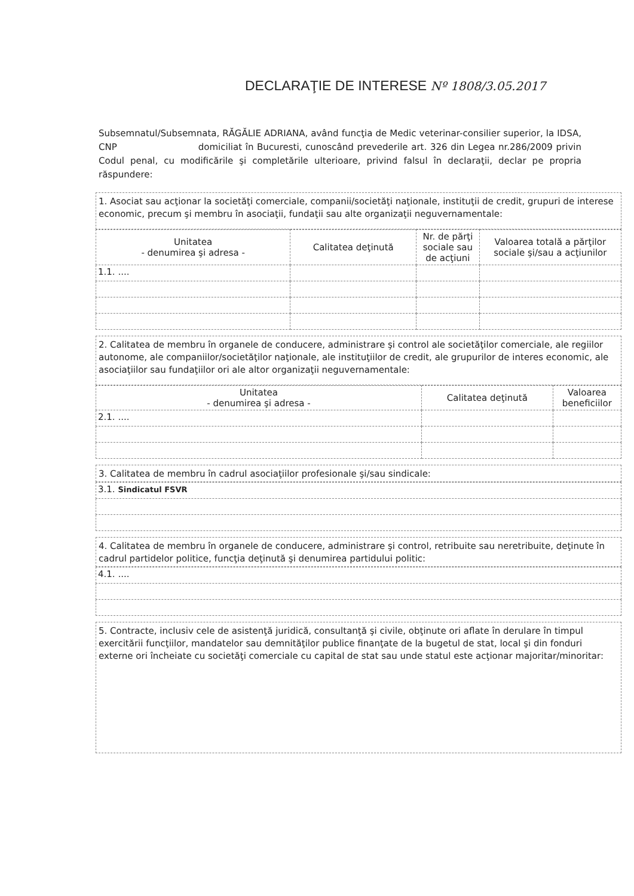DECLARAŢIE DE INTERESE Nº 1808/3.05.2017
Subsemnatul/Subsemnata, RĂGĂLIE ADRIANA, având funcţia de Medic veterinar-consilier superior, la IDSA, CNP domiciliat în Bucuresti, cunoscând prevederile art. 326 din Legea nr.286/2009 privin Codul penal, cu modificările şi completările ulterioare, privind falsul în declaraţii, declar pe propria răspundere:
1. Asociat sau acţionar la societăţi comerciale, companii/societăţi naţionale, instituţii de credit, grupuri de interese economic, precum şi membru în asociaţii, fundaţii sau alte organizaţii neguvernamentale:
| Unitatea - denumirea şi adresa - | Calitatea deţinută | Nr. de părţi sociale sau de acţiuni | Valoarea totală a părţilor sociale şi/sau a acţiunilor |
| --- | --- | --- | --- |
| 1.1. .... | | | |
2. Calitatea de membru în organele de conducere, administrare şi control ale societăţilor comerciale, ale regiilor autonome, ale companiilor/societăţilor naţionale, ale instituţiilor de credit, ale grupurilor de interes economic, ale asociaţiilor sau fundaţiilor ori ale altor organizaţii neguvernamentale:
| Unitatea - denumirea şi adresa - | Calitatea deţinută | Valoarea beneficiilor |
| --- | --- | --- |
| 2.1. .... | | |
3. Calitatea de membru în cadrul asociaţiilor profesionale şi/sau sindicale:
| 3.1. Sindicatul FSVR |
4. Calitatea de membru în organele de conducere, administrare şi control, retribuite sau neretribuite, deţinute în cadrul partidelor politice, funcţia deţinută şi denumirea partidului politic:
| 4.1. .... |
5. Contracte, inclusiv cele de asistenţă juridică, consultanţă şi civile, obţinute ori aflate în derulare în timpul exercitării funcţiilor, mandatelor sau demnităţilor publice finanţate de la bugetul de stat, local şi din fonduri externe ori încheiate cu societăţi comerciale cu capital de stat sau unde statul este acţionar majoritar/minoritar: